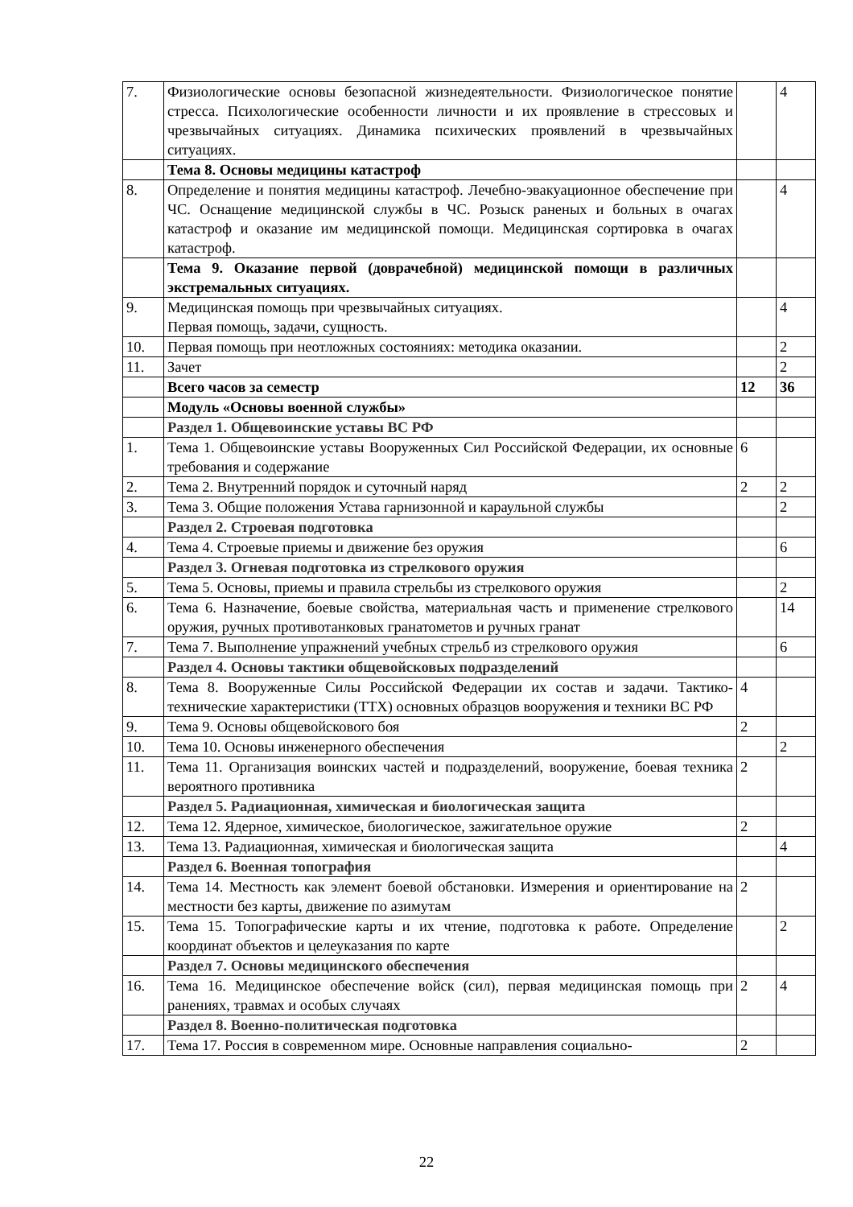| 7. | Физиологические основы безопасной жизнедеятельности. Физиологическое понятие стресса. Психологические особенности личности и их проявление в стрессовых и чрезвычайных ситуациях. Динамика психических проявлений в чрезвычайных ситуациях. | | 4 |
| | Тема 8. Основы медицины катастроф | | |
| 8. | Определение и понятия медицины катастроф. Лечебно-эвакуационное обеспечение при ЧС. Оснащение медицинской службы в ЧС. Розыск раненых и больных в очагах катастроф и оказание им медицинской помощи. Медицинская сортировка в очагах катастроф. | | 4 |
| | Тема 9. Оказание первой (доврачебной) медицинской помощи в различных экстремальных ситуациях. | | |
| 9. | Медицинская помощь при чрезвычайных ситуациях. Первая помощь, задачи, сущность. | | 4 |
| 10. | Первая помощь при неотложных состояниях: методика оказании. | | 2 |
| 11. | Зачет | | 2 |
| | Всего часов за семестр | 12 | 36 |
| | Модуль «Основы военной службы» | | |
| | Раздел 1. Общевоинские уставы ВС РФ | | |
| 1. | Тема 1. Общевоинские уставы Вооруженных Сил Российской Федерации, их основные требования и содержание | 6 | |
| 2. | Тема 2. Внутренний порядок и суточный наряд | 2 | 2 |
| 3. | Тема 3. Общие положения Устава гарнизонной и караульной службы | | 2 |
| | Раздел 2. Строевая подготовка | | |
| 4. | Тема 4. Строевые приемы и движение без оружия | | 6 |
| | Раздел 3. Огневая подготовка из стрелкового оружия | | |
| 5. | Тема 5. Основы, приемы и правила стрельбы из стрелкового оружия | | 2 |
| 6. | Тема 6. Назначение, боевые свойства, материальная часть и применение стрелкового оружия, ручных противотанковых гранатометов и ручных гранат | | 14 |
| 7. | Тема 7. Выполнение упражнений учебных стрельб из стрелкового оружия | | 6 |
| | Раздел 4. Основы тактики общевойсковых подразделений | | |
| 8. | Тема 8. Вооруженные Силы Российской Федерации их состав и задачи. Тактико-технические характеристики (ТТХ) основных образцов вооружения и техники ВС РФ | 4 | |
| 9. | Тема 9. Основы общевойскового боя | 2 | |
| 10. | Тема 10. Основы инженерного обеспечения | | 2 |
| 11. | Тема 11. Организация воинских частей и подразделений, вооружение, боевая техника вероятного противника | 2 | |
| | Раздел 5. Радиационная, химическая и биологическая защита | | |
| 12. | Тема 12. Ядерное, химическое, биологическое, зажигательное оружие | 2 | |
| 13. | Тема 13. Радиационная, химическая и биологическая защита | | 4 |
| | Раздел 6. Военная топография | | |
| 14. | Тема 14. Местность как элемент боевой обстановки. Измерения и ориентирование на местности без карты, движение по азимутам | 2 | |
| 15. | Тема 15. Топографические карты и их чтение, подготовка к работе. Определение координат объектов и целеуказания по карте | | 2 |
| | Раздел 7. Основы медицинского обеспечения | | |
| 16. | Тема 16. Медицинское обеспечение войск (сил), первая медицинская помощь при ранениях, травмах и особых случаях | 2 | 4 |
| | Раздел 8. Военно-политическая подготовка | | |
| 17. | Тема 17. Россия в современном мире. Основные направления социально- | 2 | |
22